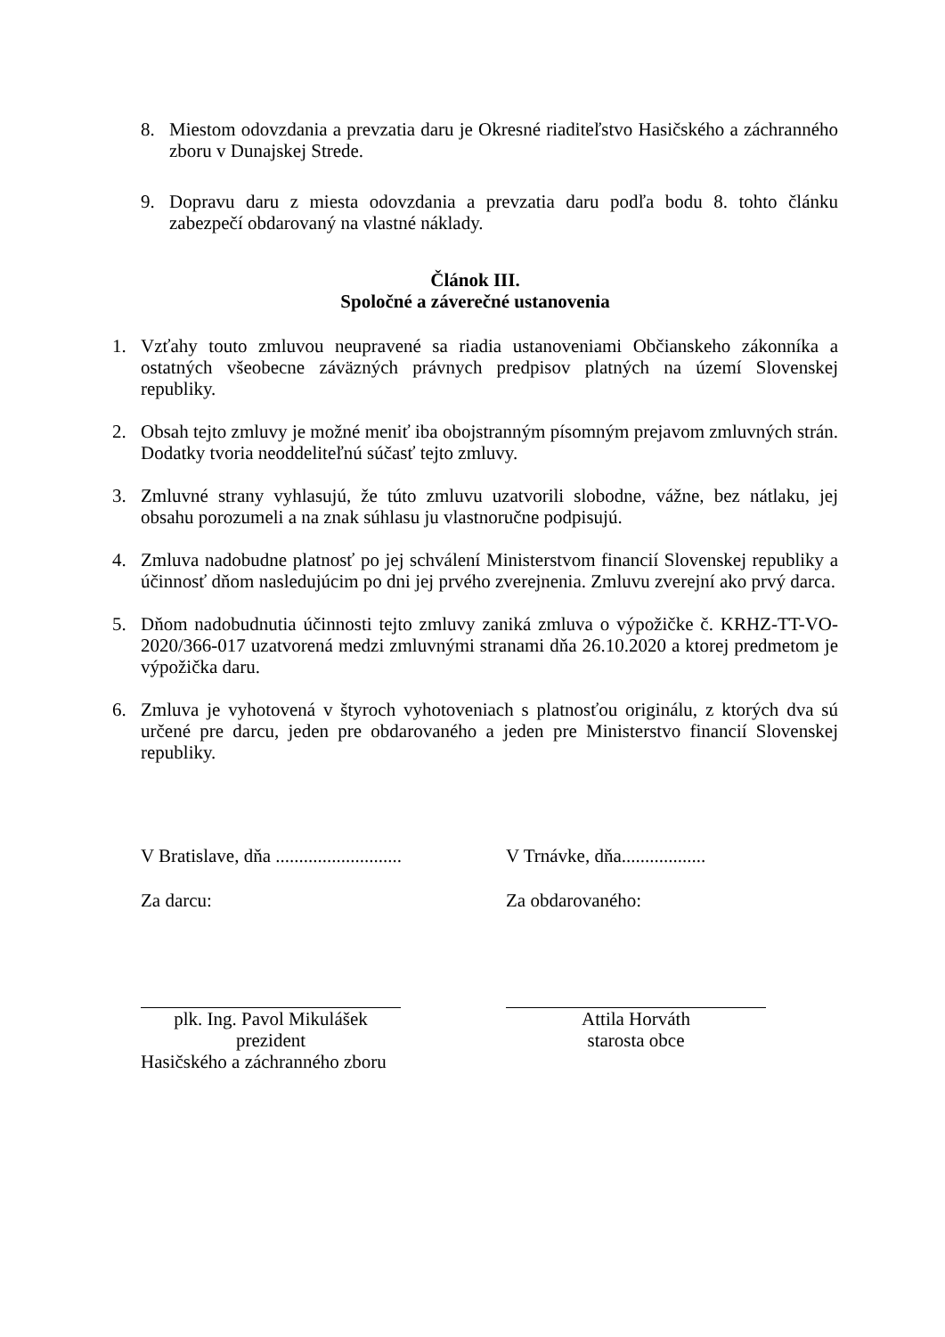8. Miestom odovzdania a prevzatia daru je Okresné riaditeľstvo Hasičského a záchranného zboru v Dunajskej Strede.
9. Dopravu daru z miesta odovzdania a prevzatia daru podľa bodu 8. tohto článku zabezpečí obdarovaný na vlastné náklady.
Článok III.
Spoločné a záverečné ustanovenia
1. Vzťahy touto zmluvou neupravené sa riadia ustanoveniami Občianskeho zákonníka a ostatných všeobecne záväzných právnych predpisov platných na území Slovenskej republiky.
2. Obsah tejto zmluvy je možné meniť iba obojstranným písomným prejavom zmluvných strán. Dodatky tvoria neoddeliteľnú súčasť tejto zmluvy.
3. Zmluvné strany vyhlasujú, že túto zmluvu uzatvorili slobodne, vážne, bez nátlaku, jej obsahu porozumeli a na znak súhlasu ju vlastnoručne podpisujú.
4. Zmluva nadobudne platnosť po jej schválení Ministerstvom financií Slovenskej republiky a účinnosť dňom nasledujúcim po dni jej prvého zverejnenia. Zmluvu zverejní ako prvý darca.
5. Dňom nadobudnutia účinnosti tejto zmluvy zaniká zmluva o výpožičke č. KRHZ-TT-VO-2020/366-017 uzatvorená medzi zmluvnými stranami dňa 26.10.2020 a ktorej predmetom je výpožička daru.
6. Zmluva je vyhotovená v štyroch vyhotoveniach s platnosťou originálu, z ktorých dva sú určené pre darcu, jeden pre obdarovaného a jeden pre Ministerstvo financií Slovenskej republiky.
V Bratislave, dňa ...........................
V Trnávke, dňa..................
Za darcu: Za obdarovaného:
plk. Ing. Pavol Mikulášek
prezident
Hasičského a záchranného zboru
Attila Horváth
starosta obce